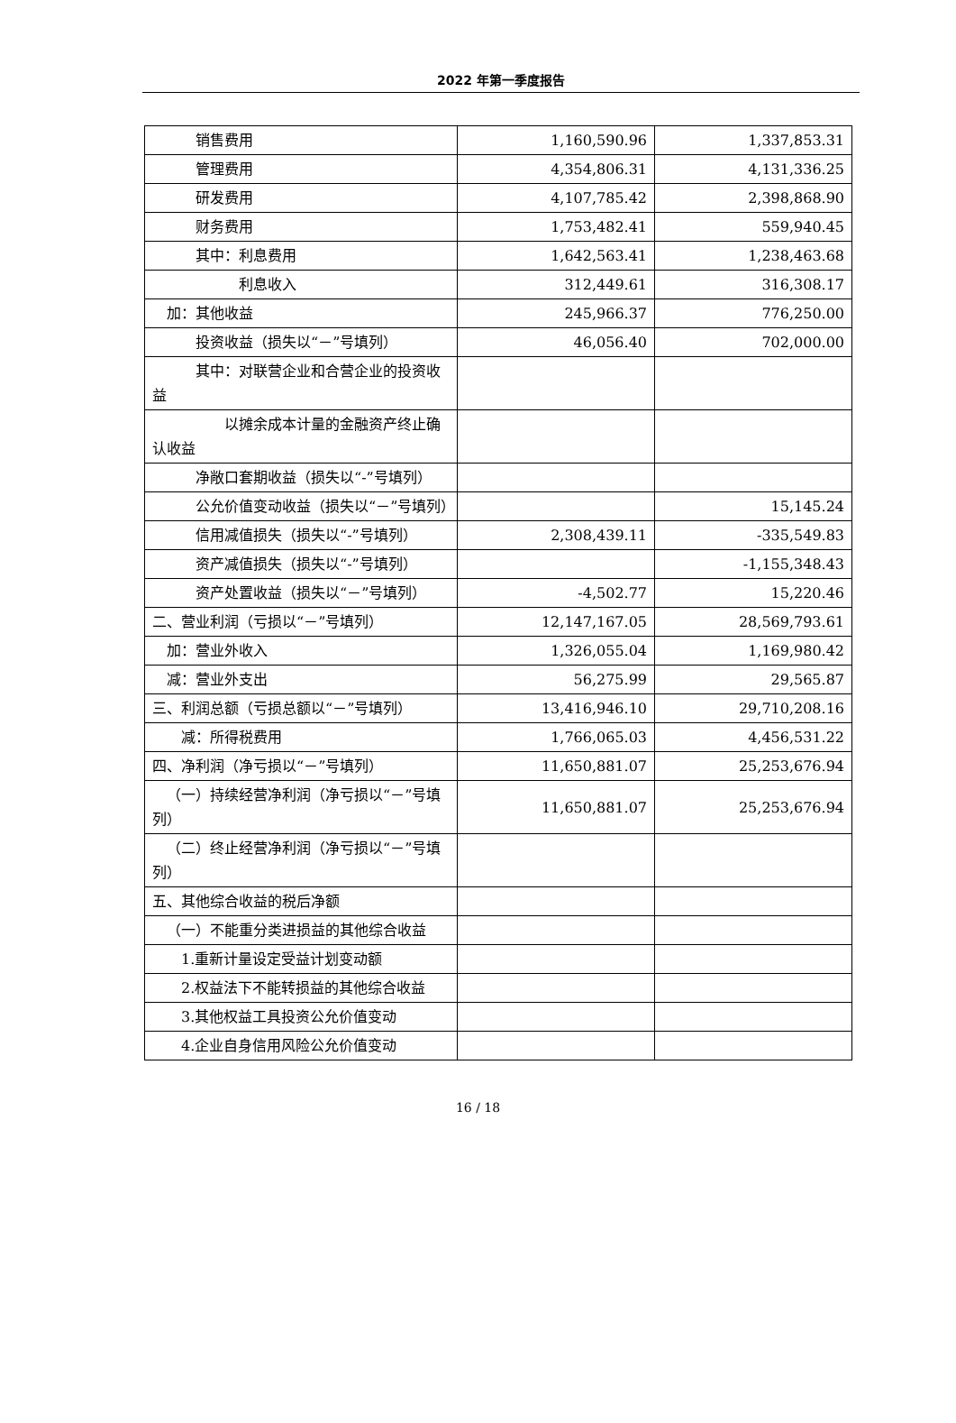2022 年第一季度报告
| 销售费用 | 1,160,590.96 | 1,337,853.31 |
| 管理费用 | 4,354,806.31 | 4,131,336.25 |
| 研发费用 | 4,107,785.42 | 2,398,868.90 |
| 财务费用 | 1,753,482.41 | 559,940.45 |
| 其中：利息费用 | 1,642,563.41 | 1,238,463.68 |
| 利息收入 | 312,449.61 | 316,308.17 |
| 加：其他收益 | 245,966.37 | 776,250.00 |
| 投资收益（损失以“－”号填列） | 46,056.40 | 702,000.00 |
| 其中：对联营企业和合营企业的投资收益 | | |
| 以摊余成本计量的金融资产终止确认收益 | | |
| 净敞口套期收益（损失以“-”号填列） | | |
| 公允价值变动收益（损失以“－”号填列） | | 15,145.24 |
| 信用减值损失（损失以“-”号填列） | 2,308,439.11 | -335,549.83 |
| 资产减值损失（损失以“-”号填列） | | -1,155,348.43 |
| 资产处置收益（损失以“－”号填列） | -4,502.77 | 15,220.46 |
| 二、营业利润（亏损以“－”号填列） | 12,147,167.05 | 28,569,793.61 |
| 加：营业外收入 | 1,326,055.04 | 1,169,980.42 |
| 减：营业外支出 | 56,275.99 | 29,565.87 |
| 三、利润总额（亏损总额以“－”号填列） | 13,416,946.10 | 29,710,208.16 |
| 减：所得税费用 | 1,766,065.03 | 4,456,531.22 |
| 四、净利润（净亏损以“－”号填列） | 11,650,881.07 | 25,253,676.94 |
| （一）持续经营净利润（净亏损以“－”号填列） | 11,650,881.07 | 25,253,676.94 |
| （二）终止经营净利润（净亏损以“－”号填列） | | |
| 五、其他综合收益的税后净额 | | |
| （一）不能重分类进损益的其他综合收益 | | |
| 1.重新计量设定受益计划变动额 | | |
| 2.权益法下不能转损益的其他综合收益 | | |
| 3.其他权益工具投资公允价值变动 | | |
| 4.企业自身信用风险公允价值变动 | | |
16 / 18